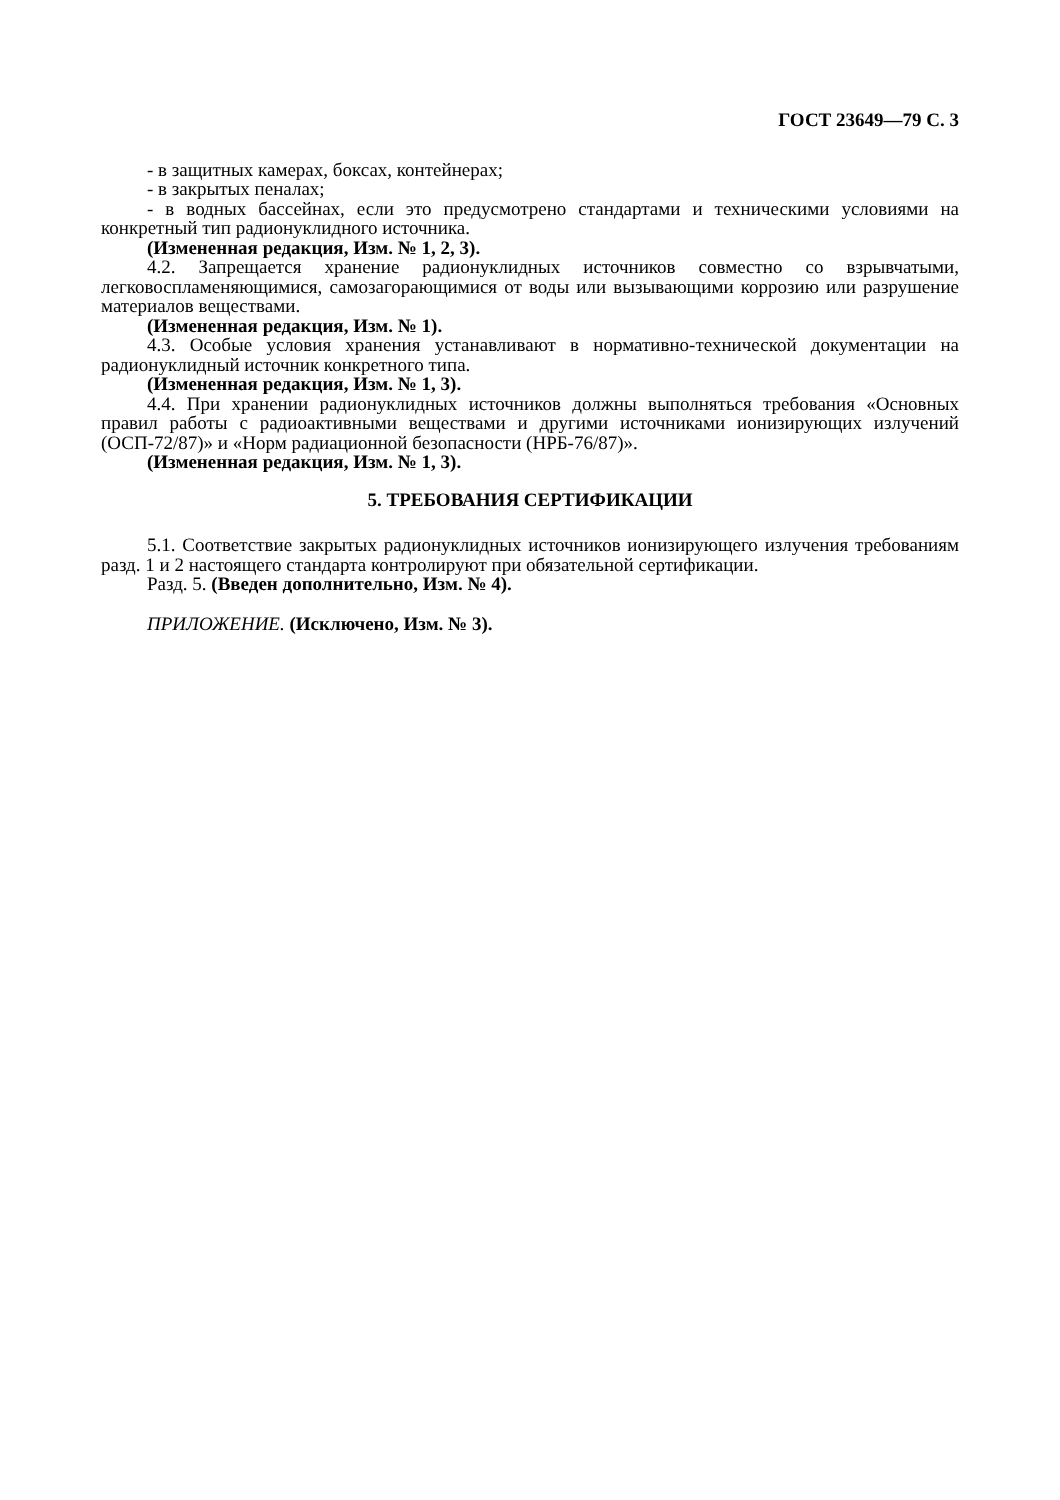ГОСТ 23649—79 С. 3
- в защитных камерах, боксах, контейнерах;
- в закрытых пеналах;
- в водных бассейнах, если это предусмотрено стандартами и техническими условиями на конкретный тип радионуклидного источника.
(Измененная редакция, Изм. № 1, 2, 3).
4.2. Запрещается хранение радионуклидных источников совместно со взрывчатыми, легковоспламеняющимися, самозагорающимися от воды или вызывающими коррозию или разрушение материалов веществами.
(Измененная редакция, Изм. № 1).
4.3. Особые условия хранения устанавливают в нормативно-технической документации на радионуклидный источник конкретного типа.
(Измененная редакция, Изм. № 1, 3).
4.4. При хранении радионуклидных источников должны выполняться требования «Основных правил работы с радиоактивными веществами и другими источниками ионизирующих излучений (ОСП-72/87)» и «Норм радиационной безопасности (НРБ-76/87)».
(Измененная редакция, Изм. № 1, 3).
5. ТРЕБОВАНИЯ СЕРТИФИКАЦИИ
5.1. Соответствие закрытых радионуклидных источников ионизирующего излучения требованиям разд. 1 и 2 настоящего стандарта контролируют при обязательной сертификации.
Разд. 5. (Введен дополнительно, Изм. № 4).
ПРИЛОЖЕНИЕ. (Исключено, Изм. № 3).